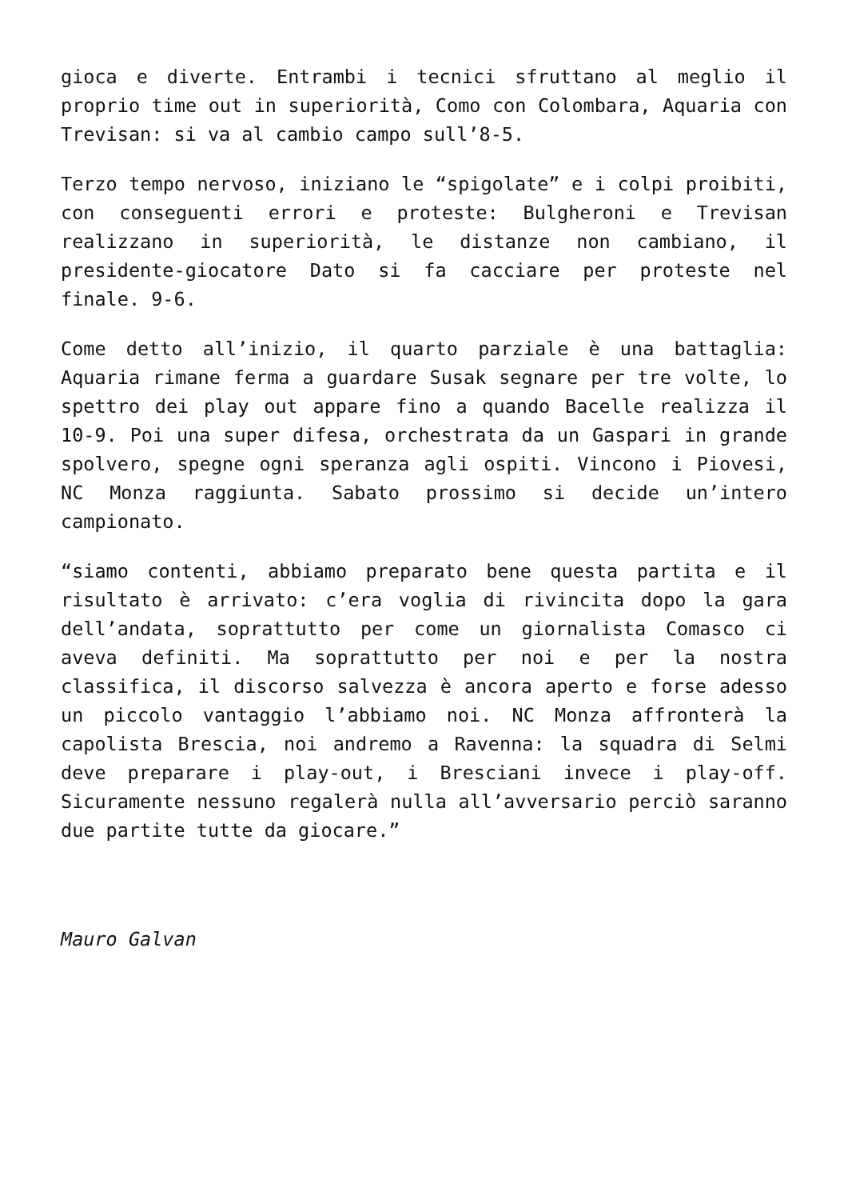gioca e diverte. Entrambi i tecnici sfruttano al meglio il proprio time out in superiorità, Como con Colombara, Aquaria con Trevisan: si va al cambio campo sull’8-5.
Terzo tempo nervoso, iniziano le “spigolate” e i colpi proibiti, con conseguenti errori e proteste: Bulgheroni e Trevisan realizzano in superiorità, le distanze non cambiano, il presidente-giocatore Dato si fa cacciare per proteste nel finale. 9-6.
Come detto all’inizio, il quarto parziale è una battaglia: Aquaria rimane ferma a guardare Susak segnare per tre volte, lo spettro dei play out appare fino a quando Bacelle realizza il 10-9. Poi una super difesa, orchestrata da un Gaspari in grande spolvero, spegne ogni speranza agli ospiti. Vincono i Piovesi, NC Monza raggiunta. Sabato prossimo si decide un’intero campionato.
“siamo contenti, abbiamo preparato bene questa partita e il risultato è arrivato: c’era voglia di rivincita dopo la gara dell’andata, soprattutto per come un giornalista Comasco ci aveva definiti. Ma soprattutto per noi e per la nostra classifica, il discorso salvezza è ancora aperto e forse adesso un piccolo vantaggio l’abbiamo noi. NC Monza affronterà la capolista Brescia, noi andremo a Ravenna: la squadra di Selmi deve preparare i play-out, i Bresciani invece i play-off. Sicuramente nessuno regalerà nulla all’avversario perciò saranno due partite tutte da giocare.”
Mauro Galvan